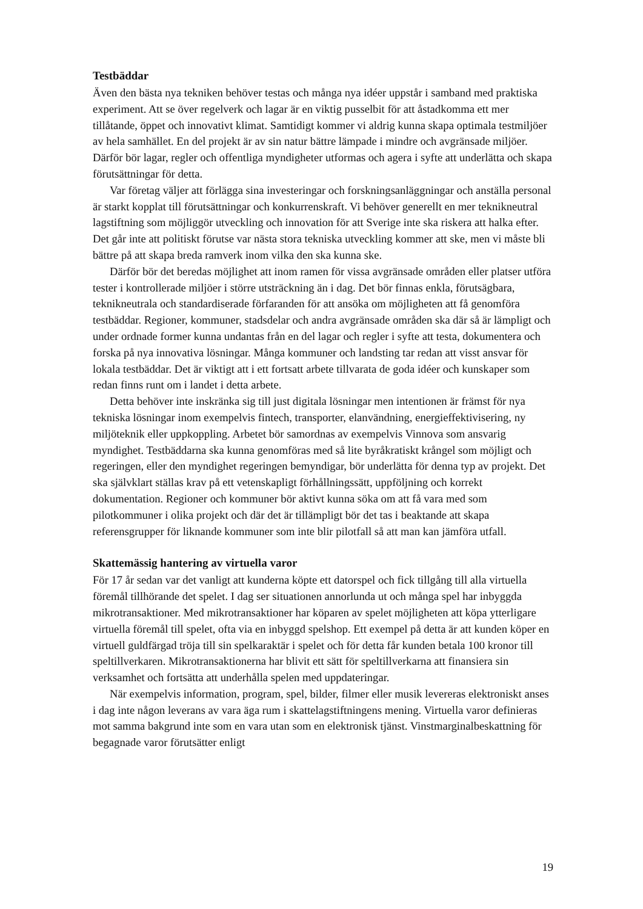Testbäddar
Även den bästa nya tekniken behöver testas och många nya idéer uppstår i samband med praktiska experiment. Att se över regelverk och lagar är en viktig pusselbit för att åstadkomma ett mer tillåtande, öppet och innovativt klimat. Samtidigt kommer vi aldrig kunna skapa optimala testmiljöer av hela samhället. En del projekt är av sin natur bättre lämpade i mindre och avgränsade miljöer. Därför bör lagar, regler och offentliga myndigheter utformas och agera i syfte att underlätta och skapa förutsättningar för detta.
Var företag väljer att förlägga sina investeringar och forskningsanläggningar och anställa personal är starkt kopplat till förutsättningar och konkurrenskraft. Vi behöver generellt en mer teknikneutral lagstiftning som möjliggör utveckling och innovation för att Sverige inte ska riskera att halka efter. Det går inte att politiskt förutse var nästa stora tekniska utveckling kommer att ske, men vi måste bli bättre på att skapa breda ramverk inom vilka den ska kunna ske.
Därför bör det beredas möjlighet att inom ramen för vissa avgränsade områden eller platser utföra tester i kontrollerade miljöer i större utsträckning än i dag. Det bör finnas enkla, förutsägbara, teknikneutrala och standardiserade förfaranden för att ansöka om möjligheten att få genomföra testbäddar. Regioner, kommuner, stadsdelar och andra avgränsade områden ska där så är lämpligt och under ordnade former kunna undantas från en del lagar och regler i syfte att testa, dokumentera och forska på nya innovativa lösningar. Många kommuner och landsting tar redan att visst ansvar för lokala test­bäddar. Det är viktigt att i ett fortsatt arbete tillvarata de goda idéer och kunskaper som redan finns runt om i landet i detta arbete.
Detta behöver inte inskränka sig till just digitala lösningar men intentionen är främst för nya tekniska lösningar inom exempelvis fintech, transporter, elanvändning, energi­effektivisering, ny miljöteknik eller uppkoppling. Arbetet bör samordnas av exempelvis Vinnova som ansvarig myndighet. Testbäddarna ska kunna genomföras med så lite byråkratiskt krångel som möjligt och regeringen, eller den myndighet regeringen bemyndigar, bör underlätta för denna typ av projekt. Det ska självklart ställas krav på ett vetenskapligt förhållningssätt, uppföljning och korrekt dokumentation. Regioner och kommuner bör aktivt kunna söka om att få vara med som pilotkommuner i olika projekt och där det är tillämpligt bör det tas i beaktande att skapa referensgrupper för liknande kommuner som inte blir pilotfall så att man kan jämföra utfall.
Skattemässig hantering av virtuella varor
För 17 år sedan var det vanligt att kunderna köpte ett datorspel och fick tillgång till alla virtuella föremål tillhörande det spelet. I dag ser situationen annorlunda ut och många spel har inbyggda mikrotransaktioner. Med mikrotransaktioner har köparen av spelet möjligheten att köpa ytterligare virtuella föremål till spelet, ofta via en inbyggd spelshop. Ett exempel på detta är att kunden köper en virtuell guldfärgad tröja till sin spelkaraktär i spelet och för detta får kunden betala 100 kronor till speltillverkaren. Mikrotransaktionerna har blivit ett sätt för speltillverkarna att finansiera sin verksamhet och fortsätta att underhålla spelen med uppdateringar.
När exempelvis information, program, spel, bilder, filmer eller musik levereras elektroniskt anses i dag inte någon leverans av vara äga rum i skattelagstiftningens mening. Virtuella varor definieras mot samma bakgrund inte som en vara utan som en elektronisk tjänst. Vinstmarginalbeskattning för begagnade varor förutsätter enligt
19